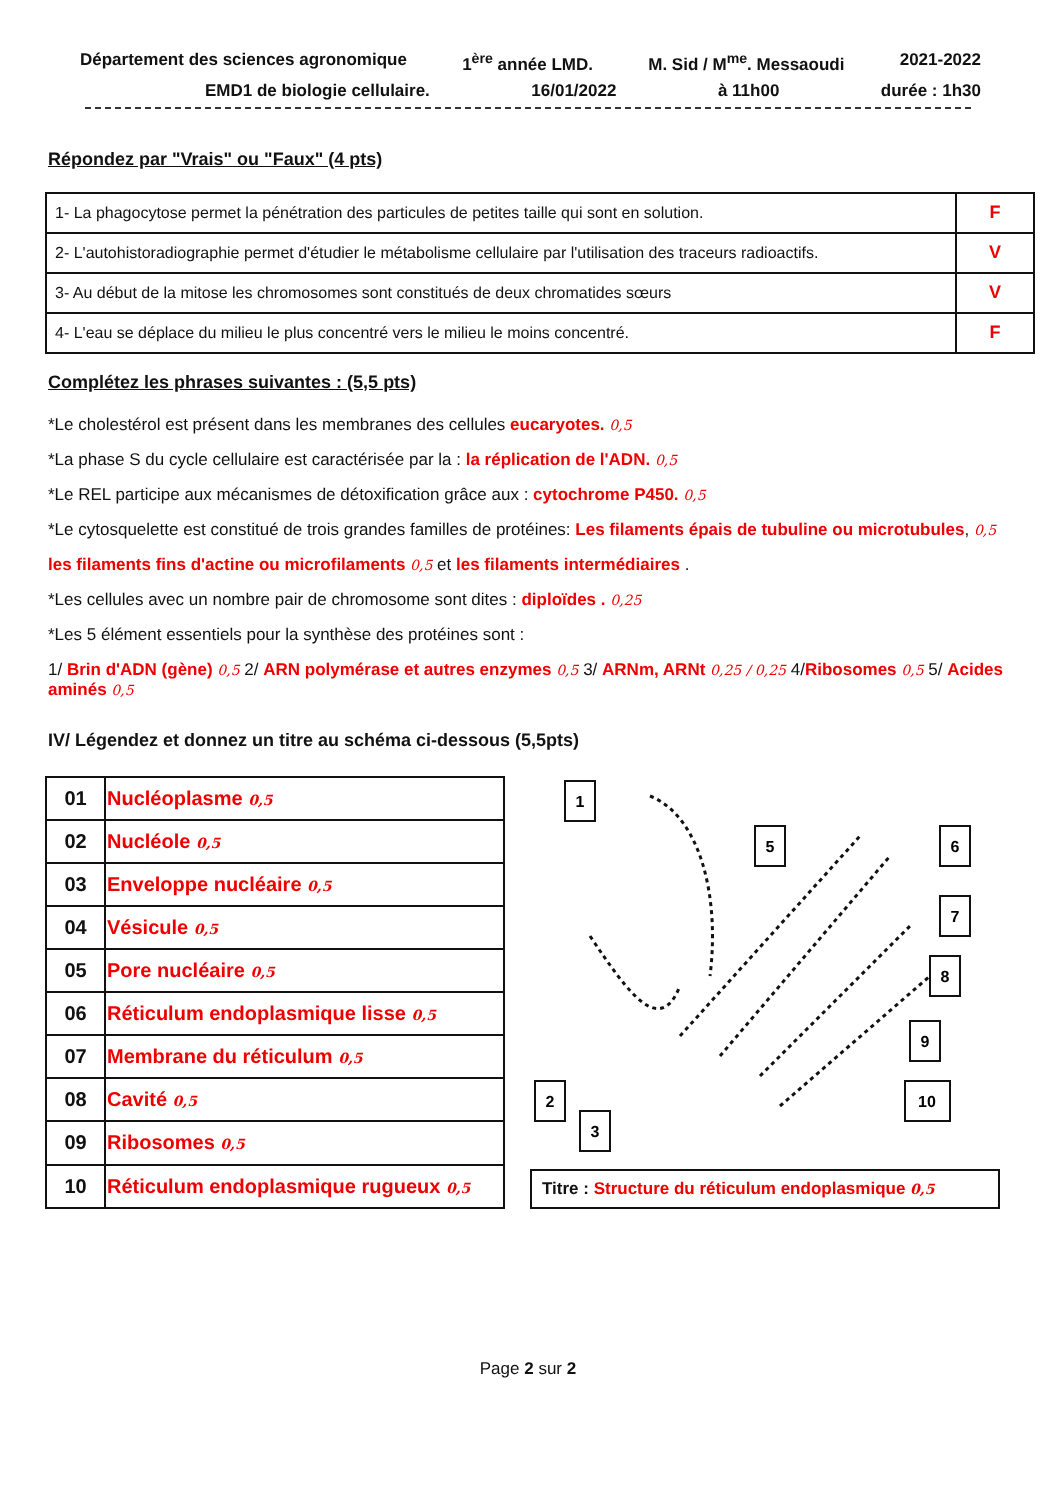Département des sciences agronomique 1<sup>ère</sup> année LMD. M. Sid / M<sup>me</sup>. Messaoudi 2021-2022
EMD1 de biologie cellulaire. 16/01/2022 à 11h00 durée : 1h30
Répondez par "Vrais" ou "Faux" (4 pts)
| 1- La phagocytose permet la pénétration des particules de petites taille qui sont en solution. | F |
| 2- L'autohistoradiographie permet d'étudier le métabolisme cellulaire par l'utilisation des traceurs radioactifs. | V |
| 3- Au début de la mitose les chromosomes sont constitués de deux chromatides sœurs | V |
| 4- L'eau se déplace du milieu le plus concentré vers le milieu le moins concentré. | F |
Complétez les phrases suivantes : (5,5 pts)
*Le cholestérol est présent dans les membranes des cellules eucaryotes. 0,5
*La phase S du cycle cellulaire est caractérisée par la : la réplication de l'ADN. 0,5
*Le REL participe aux mécanismes de détoxification grâce aux : cytochrome P450. 0,5
*Le cytosquelette est constitué de trois grandes familles de protéines: Les filaments épais de tubuline ou microtubules, 0,5
les filaments fins d'actine ou microfilaments 0,5 et les filaments intermédiaires .
*Les cellules avec un nombre pair de chromosome sont dites : diploïdes . 0,25
*Les 5 élément essentiels pour la synthèse des protéines sont :
1/ Brin d'ADN (gène) 0,5 2/ ARN polymérase et autres enzymes 0,5 3/ ARNm, ARNt 0,25 / 0,25 4/Ribosomes 0,5 5/ Acides aminés 0,5
IV/ Légendez et donnez un titre au schéma ci-dessous (5,5pts)
| 01 | Nucléoplasme 0,5 |
| 02 | Nucléole 0,5 |
| 03 | Enveloppe nucléaire 0,5 |
| 04 | Vésicule 0,5 |
| 05 | Pore nucléaire 0,5 |
| 06 | Réticulum endoplasmique lisse 0,5 |
| 07 | Membrane du réticulum 0,5 |
| 08 | Cavité 0,5 |
| 09 | Ribosomes 0,5 |
| 10 | Réticulum endoplasmique rugueux 0,5 |
1
5
6
7
8
9
10
2
3
Titre : Structure du réticulum endoplasmique 0,5
Page 2 sur 2